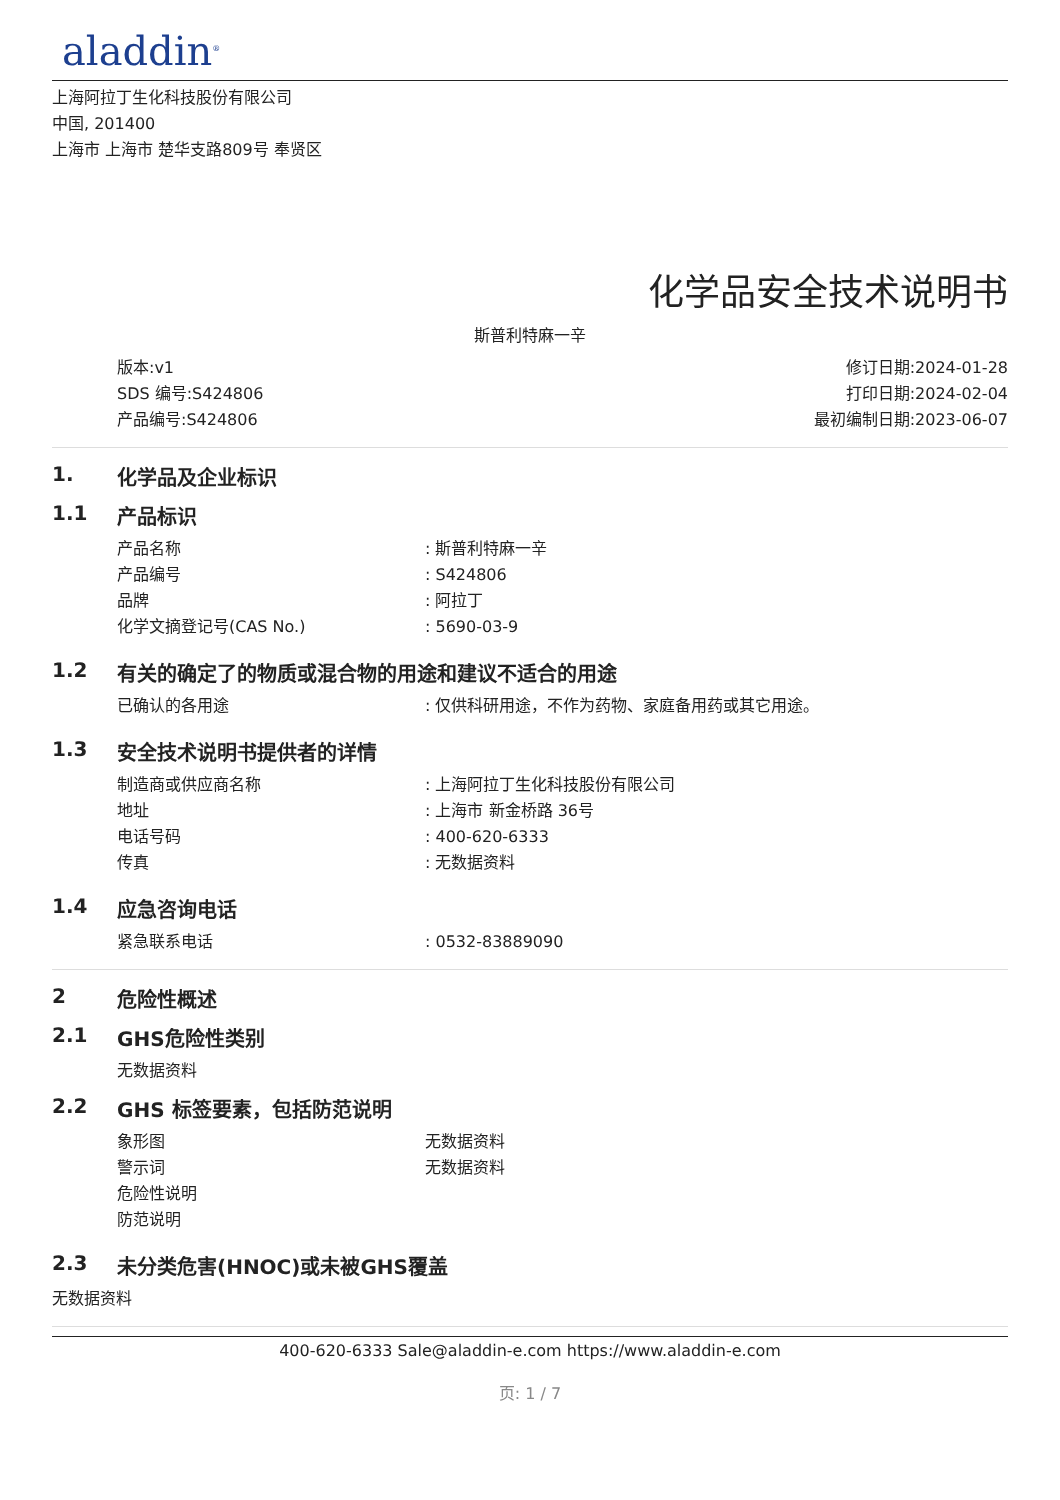aladdin<sup>®</sup>
上海阿拉丁生化科技股份有限公司
中国, 201400
上海市 上海市 楚华支路809号 奉贤区
化学品安全技术说明书
斯普利特麻一辛
版本:v1
SDS 编号:S424806
产品编号:S424806
修订日期:2024-01-28
打印日期:2024-02-04
最初编制日期:2023-06-07
1. 化学品及企业标识
1.1 产品标识
产品名称: 斯普利特麻一辛
产品编号: S424806
品牌: 阿拉丁
化学文摘登记号(CAS No.): 5690-03-9
1.2 有关的确定了的物质或混合物的用途和建议不适合的用途
已确认的各用途: 仅供科研用途，不作为药物、家庭备用药或其它用途。
1.3 安全技术说明书提供者的详情
制造商或供应商名称: 上海阿拉丁生化科技股份有限公司
地址: 上海市 新金桥路 36号
电话号码: 400-620-6333
传真: 无数据资料
1.4 应急咨询电话
紧急联系电话: 0532-83889090
2 危险性概述
2.1 GHS危险性类别
无数据资料
2.2 GHS 标签要素，包括防范说明
象形图 无数据资料
警示词 无数据资料
危险性说明
防范说明
2.3 未分类危害(HNOC)或未被GHS覆盖
无数据资料
400-620-6333 Sale@aladdin-e.com https://www.aladdin-e.com
页: 1 / 7